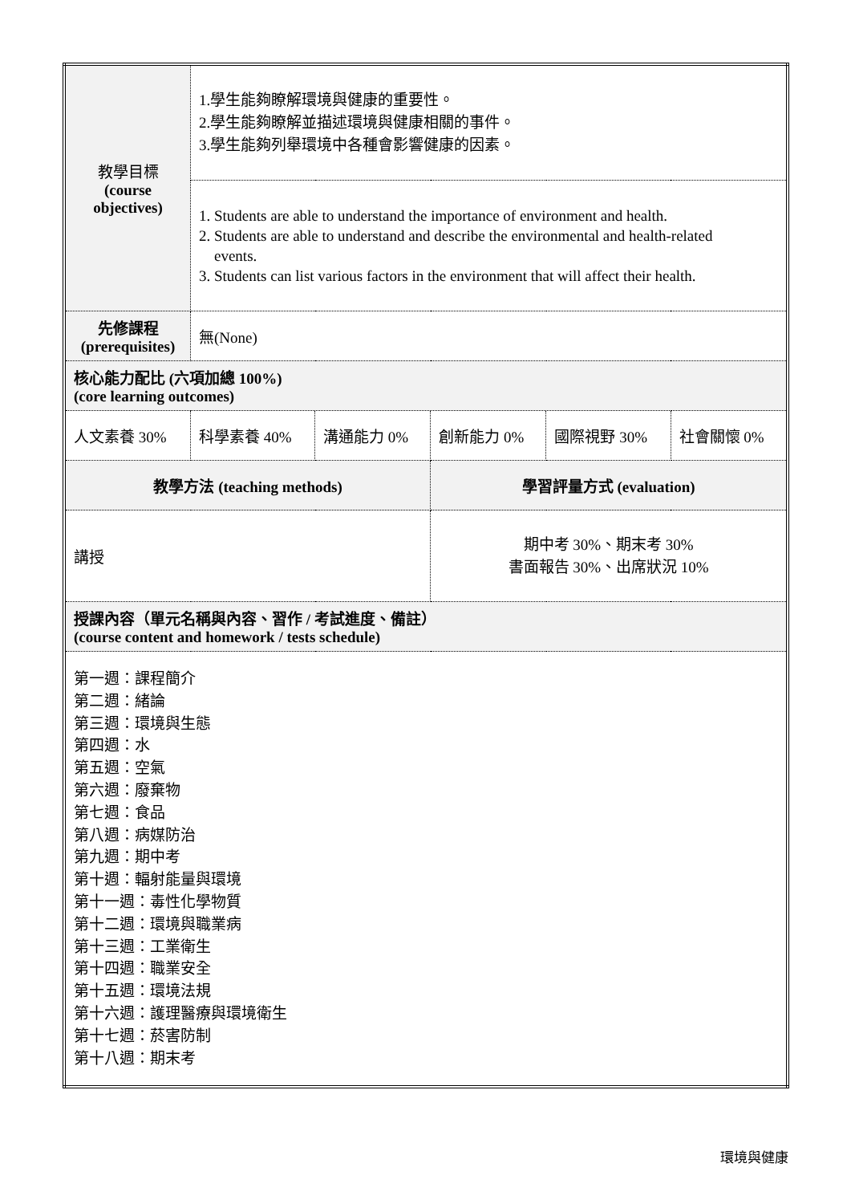| 教學目標 (course objectives) | 1.學生能夠瞭解環境與健康的重要性。 2.學生能夠瞭解並描述環境與健康相關的事件。 3.學生能夠列舉環境中各種會影響健康的因素。 | | | | |
| | 1. Students are able to understand the importance of environment and health. 2. Students are able to understand and describe the environmental and health-related events. 3. Students can list various factors in the environment that will affect their health. | | | | |
| 先修課程 (prerequisites) | 無(None) | | | | |
| 核心能力配比 (六項加總 100%) (core learning outcomes) | | | | | |
| 人文素養 30% | 科學素養 40% | 溝通能力 0% | 創新能力 0% | 國際視野 30% | 社會關懷 0% |
| 教學方法 (teaching methods) | | | 學習評量方式 (evaluation) | | |
| 講授 | | | 期中考 30%、期末考 30% 書面報告 30%、出席狀況 10% | | |
| 授課內容（單元名稱與內容、習作 / 考試進度、備註） (course content and homework / tests schedule) | | | | | |
| 第一週：課程簡介 第二週：緒論 第三週：環境與生態 第四週：水 第五週：空氣 第六週：廢棄物 第七週：食品 第八週：病媒防治 第九週：期中考 第十週：輻射能量與環境 第十一週：毒性化學物質 第十二週：環境與職業病 第十三週：工業衛生 第十四週：職業安全 第十五週：環境法規 第十六週：護理醫療與環境衛生 第十七週：菸害防制 第十八週：期末考 | | | | | |
環境與健康